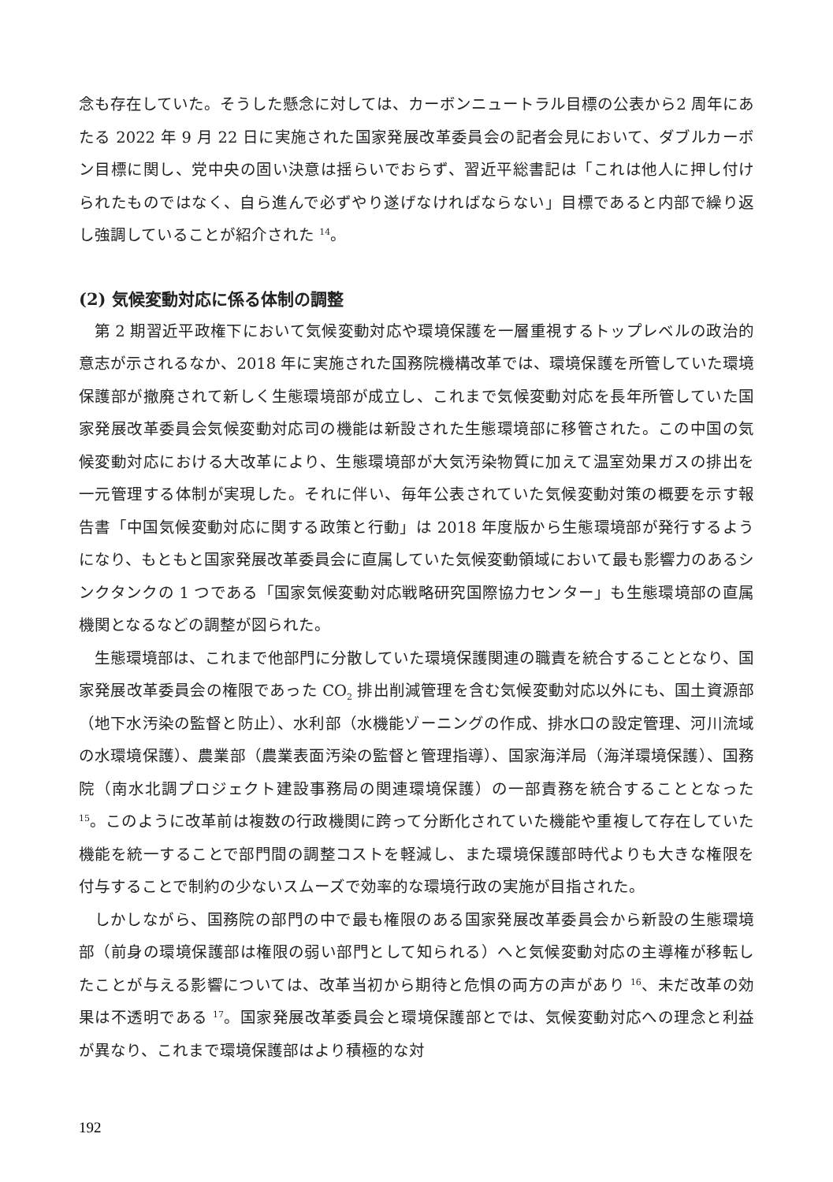念も存在していた。そうした懸念に対しては、カーボンニュートラル目標の公表から2 周年にあたる 2022 年 9 月 22 日に実施された国家発展改革委員会の記者会見において、ダブルカーボン目標に関し、党中央の固い決意は揺らいでおらず、習近平総書記は「これは他人に押し付けられたものではなく、自ら進んで必ずやり遂げなければならない」目標であると内部で繰り返し強調していることが紹介された <sup>14</sup>。
(2) 気候変動対応に係る体制の調整
第 2 期習近平政権下において気候変動対応や環境保護を一層重視するトップレベルの政治的意志が示されるなか、2018 年に実施された国務院機構改革では、環境保護を所管していた環境保護部が撤廃されて新しく生態環境部が成立し、これまで気候変動対応を長年所管していた国家発展改革委員会気候変動対応司の機能は新設された生態環境部に移管された。この中国の気候変動対応における大改革により、生態環境部が大気汚染物質に加えて温室効果ガスの排出を一元管理する体制が実現した。それに伴い、毎年公表されていた気候変動対策の概要を示す報告書「中国気候変動対応に関する政策と行動」は 2018 年度版から生態環境部が発行するようになり、もともと国家発展改革委員会に直属していた気候変動領域において最も影響力のあるシンクタンクの 1 つである「国家気候変動対応戦略研究国際協力センター」も生態環境部の直属機関となるなどの調整が図られた。
生態環境部は、これまで他部門に分散していた環境保護関連の職責を統合することとなり、国家発展改革委員会の権限であった CO<sub>2</sub> 排出削減管理を含む気候変動対応以外にも、国土資源部（地下水汚染の監督と防止）、水利部（水機能ゾーニングの作成、排水口の設定管理、河川流域の水環境保護）、農業部（農業表面汚染の監督と管理指導）、国家海洋局（海洋環境保護）、国務院（南水北調プロジェクト建設事務局の関連環境保護）の一部責務を統合することとなった <sup>15</sup>。このように改革前は複数の行政機関に跨って分断化されていた機能や重複して存在していた機能を統一することで部門間の調整コストを軽減し、また環境保護部時代よりも大きな権限を付与することで制約の少ないスムーズで効率的な環境行政の実施が目指された。
しかしながら、国務院の部門の中で最も権限のある国家発展改革委員会から新設の生態環境部（前身の環境保護部は権限の弱い部門として知られる）へと気候変動対応の主導権が移転したことが与える影響については、改革当初から期待と危惧の両方の声があり <sup>16</sup>、未だ改革の効果は不透明である <sup>17</sup>。国家発展改革委員会と環境保護部とでは、気候変動対応への理念と利益が異なり、これまで環境保護部はより積極的な対
192